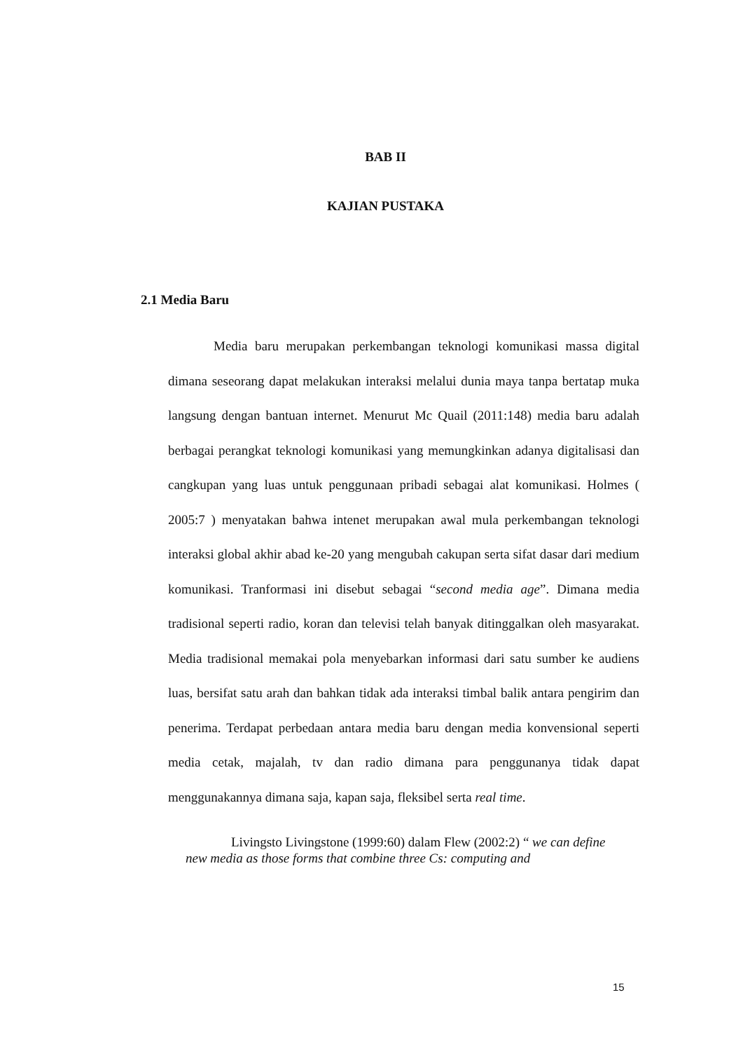BAB II
KAJIAN PUSTAKA
2.1 Media Baru
Media baru merupakan perkembangan teknologi komunikasi massa digital dimana seseorang dapat melakukan interaksi melalui dunia maya tanpa bertatap muka langsung dengan bantuan internet. Menurut Mc Quail (2011:148) media baru adalah berbagai perangkat teknologi komunikasi yang memungkinkan adanya digitalisasi dan cangkupan yang luas untuk penggunaan pribadi sebagai alat komunikasi. Holmes ( 2005:7 ) menyatakan bahwa intenet merupakan awal mula perkembangan teknologi interaksi global akhir abad ke-20 yang mengubah cakupan serta sifat dasar dari medium komunikasi. Tranformasi ini disebut sebagai “second media age”. Dimana media tradisional seperti radio, koran dan televisi telah banyak ditinggalkan oleh masyarakat. Media tradisional memakai pola menyebarkan informasi dari satu sumber ke audiens luas, bersifat satu arah dan bahkan tidak ada interaksi timbal balik antara pengirim dan penerima. Terdapat perbedaan antara media baru dengan media konvensional seperti media cetak, majalah, tv dan radio dimana para penggunanya tidak dapat menggunakannya dimana saja, kapan saja, fleksibel serta real time.
Livingsto Livingstone (1999:60) dalam Flew (2002:2) “ we can define new media as those forms that combine three Cs: computing and
15